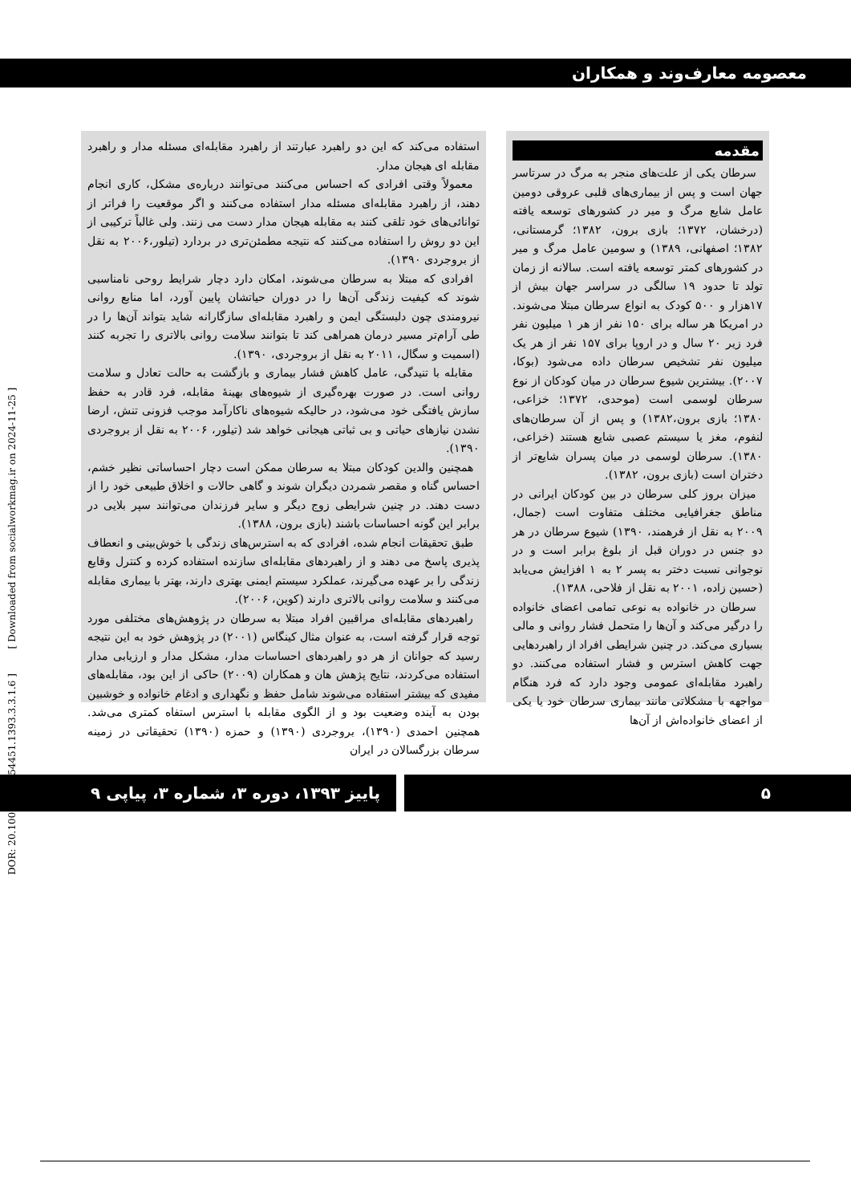معصومه معارف‌وند و همکاران
مقدمه
سرطان یکی از علت‌های منجر به مرگ در سرتاسر جهان است و پس از بیماری‌های قلبی عروقی دومین عامل شایع مرگ و میر در کشورهای توسعه یافته (درخشان، ۱۳۷۲؛ بازی برون، ۱۳۸۲؛ گرمستانی، ۱۳۸۲؛ اصفهانی، ۱۳۸۹) و سومین عامل مرگ و میر در کشورهای کمتر توسعه یافته است. سالانه از زمان تولد تا حدود ۱۹ سالگی در سراسر جهان بیش از ۱۷هزار و ۵۰۰ کودک به انواع سرطان مبتلا می‌شوند. در امریکا هر ساله برای ۱۵۰ نفر از هر ۱ میلیون نفر فرد زیر ۲۰ سال و در اروپا برای ۱۵۷ نفر از هر یک میلیون نفر تشخیص سرطان داده می‌شود (بوکا، ۲۰۰۷). بیشترین شیوع سرطان در میان کودکان از نوع سرطان لوسمی است (موحدی، ۱۳۷۲؛ خزاعی، ۱۳۸۰؛ بازی برون،۱۳۸۲) و پس از آن سرطان‌های لنفوم، مغز یا سیستم عصبی شایع هستند (خزاعی، ۱۳۸۰). سرطان لوسمی در میان پسران شایع‌تر از دختران است (بازی برون، ۱۳۸۲).
میزان بروز کلی سرطان در بین کودکان ایرانی در مناطق جغرافیایی مختلف متفاوت است (جمال، ۲۰۰۹ به نقل از فرهمند، ۱۳۹۰) شیوع سرطان در هر دو جنس در دوران قبل از بلوغ برابر است و در نوجوانی نسبت دختر به پسر ۲ به ۱ افزایش می‌یابد (حسین زاده، ۲۰۰۱ به نقل از فلاحی، ۱۳۸۸).
سرطان در خانواده به نوعی تمامی اعضای خانواده را درگیر می‌کند و آن‌ها را متحمل فشار روانی و مالی بسیاری می‌کند. در چنین شرایطی افراد از راهبردهایی جهت کاهش استرس و فشار استفاده می‌کنند. دو راهبرد مقابله‌ای عمومی وجود دارد که فرد هنگام مواجهه با مشکلاتی مانند بیماری سرطان خود یا یکی از اعضای خانواده‌اش از آن‌ها
استفاده می‌کند که این دو راهبرد عبارتند از راهبرد مقابله‌ای مسئله مدار و راهبرد مقابله ای هیجان مدار.
معمولاً وقتی افرادی که احساس می‌کنند می‌توانند درباره‌ی مشکل، کاری انجام دهند، از راهبرد مقابله‌ای مسئله مدار استفاده می‌کنند و اگر موقعیت را فراتر از توانائی‌های خود تلقی کنند به مقابله هیجان مدار دست می زنند. ولی غالباً ترکیبی از این دو روش را استفاده می‌کنند که نتیجه مطمئن‌تری در بردارد (تیلور،۲۰۰۶ به نقل از بروجردی ۱۳۹۰).
افرادی که مبتلا به سرطان می‌شوند، امکان دارد دچار شرایط روحی نامناسبی شوند که کیفیت زندگی آن‌ها را در دوران حیاتشان پایین آورد، اما منابع روانی نیرومندی چون دلبستگی ایمن و راهبرد مقابله‌ای سازگارانه شاید بتواند آن‌ها را در طی آرام‌تر مسیر درمان همراهی کند تا بتوانند سلامت روانی بالاتری را تجربه کنند (اسمیت و سگال، ۲۰۱۱ به نقل از بروجردی، ۱۳۹۰).
مقابله با تنیدگی، عامل کاهش فشار بیماری و بازگشت به حالت تعادل و سلامت روانی است. در صورت بهره‌گیری از شیوه‌های بهینهٔ مقابله، فرد قادر به حفظ سازش یافتگی خود می‌شود، در حالیکه شیوه‌های ناکارآمد موجب فزونی تنش، ارضا نشدن نیازهای حیاتی و بی ثباتی هیجانی خواهد شد (تیلور، ۲۰۰۶ به نقل از بروجردی ۱۳۹۰).
همچنین والدین کودکان مبتلا به سرطان ممکن است دچار احساساتی نظیر خشم، احساس گناه و مقصر شمردن دیگران شوند و گاهی حالات و اخلاق طبیعی خود را از دست دهند. در چنین شرایطی زوج دیگر و سایر فرزندان می‌توانند سپر بلایی در برابر این گونه احساسات باشند (بازی برون، ۱۳۸۸).
طبق تحقیقات انجام شده، افرادی که به استرس‌های زندگی با خوش‌بینی و انعطاف پذیری پاسخ می دهند و از راهبردهای مقابله‌ای سازنده استفاده کرده و کنترل وقایع زندگی را بر عهده می‌گیرند، عملکرد سیستم ایمنی بهتری دارند، بهتر با بیماری مقابله می‌کنند و سلامت روانی بالاتری دارند (کوین، ۲۰۰۶).
راهبردهای مقابله‌ای مراقبین افراد مبتلا به سرطان در پژوهش‌های مختلفی مورد توجه قرار گرفته است، به عنوان مثال کینگاس (۲۰۰۱) در پژوهش خود به این نتیجه رسید که جوانان از هر دو راهبردهای احساسات مدار، مشکل مدار و ارزیابی مدار استفاده می‌کردند، نتایج پژهش هان و همکاران (۲۰۰۹) حاکی از این بود، مقابله‌های مفیدی که بیشتر استفاده می‌شوند شامل حفظ و نگهداری و ادغام خانواده و خوشبین بودن به آینده وضعیت بود و از الگوی مقابله با استرس استفاه کمتری می‌شد. همچنین احمدی (۱۳۹۰)، بروجردی (۱۳۹۰) و حمزه (۱۳۹۰) تحقیقاتی در زمینه سرطان بزرگسالان در ایران
DOR: 20.1001.1.17354451.1393.3.3.1.6 ] [ Downloaded from socialworkmag.ir on 2024-11-25 ]
۵
پاییز ۱۳۹۳، دوره ۳، شماره ۳، پیاپی ۹